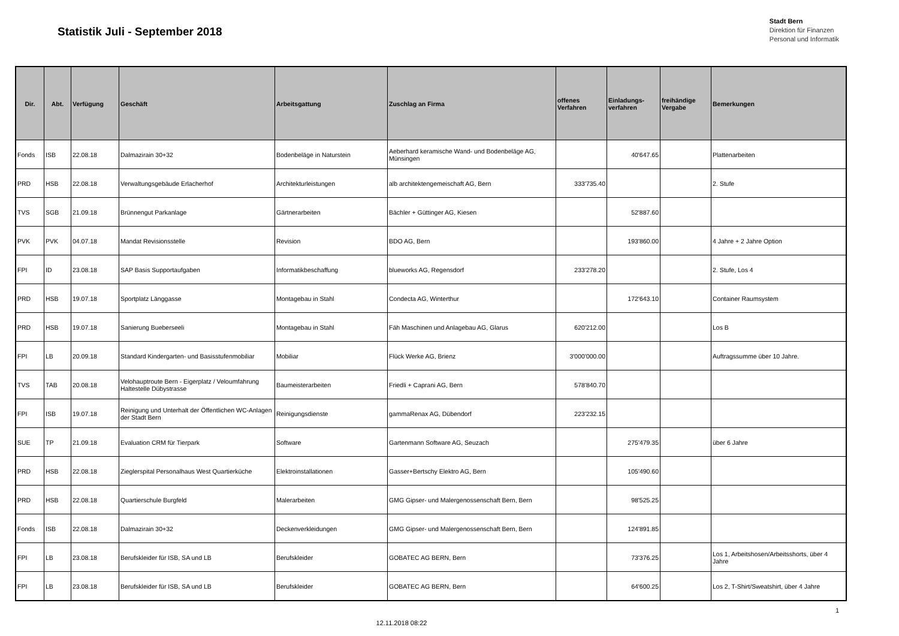Statistik Juli - September 2018
Stadt Bern
Direktion für Finanzen
Personal und Informatik
| Dir. | Abt. | Verfügung | Geschäft | Arbeitsgattung | Zuschlag an Firma | offenes Verfahren | Einladungs-verfahren | freihändige Vergabe | Bemerkungen |
| --- | --- | --- | --- | --- | --- | --- | --- | --- | --- |
| Fonds | ISB | 22.08.18 | Dalmazirain 30+32 | Bodenbeläge in Naturstein | Aeberhard keramische Wand- und Bodenbeläge AG, Münsingen | | 40'647.65 | | Plattenarbeiten |
| PRD | HSB | 22.08.18 | Verwaltungsgebäude Erlacherhof | Architekturleistungen | alb architektengemeischaft AG, Bern | 333'735.40 | | | 2. Stufe |
| TVS | SGB | 21.09.18 | Brünnengut Parkanlage | Gärtnerarbeiten | Bächler + Güttinger AG, Kiesen | | 52'887.60 | | |
| PVK | PVK | 04.07.18 | Mandat Revisionsstelle | Revision | BDO AG, Bern | | 193'860.00 | | 4 Jahre + 2 Jahre Option |
| FPI | ID | 23.08.18 | SAP Basis Supportaufgaben | Informatikbeschaffung | blueworks AG, Regensdorf | 233'278.20 | | | 2. Stufe, Los 4 |
| PRD | HSB | 19.07.18 | Sportplatz Länggasse | Montagebau in Stahl | Condecta AG, Winterthur | | 172'643.10 | | Container Raumsystem |
| PRD | HSB | 19.07.18 | Sanierung Bueberseeli | Montagebau in Stahl | Fäh Maschinen und Anlagebau AG, Glarus | 620'212.00 | | | Los B |
| FPI | LB | 20.09.18 | Standard Kindergarten- und Basisstufenmobiliar | Mobiliar | Flück Werke AG, Brienz | 3'000'000.00 | | | Auftragssumme über 10 Jahre. |
| TVS | TAB | 20.08.18 | Velohauptroute Bern - Eigerplatz / Veloumfahrung Haltestelle Dübystrasse | Baumeisterarbeiten | Friedli + Caprani AG, Bern | 578'840.70 | | | |
| FPI | ISB | 19.07.18 | Reinigung und Unterhalt der Öffentlichen WC-Anlagen der Stadt Bern | Reinigungsdienste | gammaRenax AG, Dübendorf | 223'232.15 | | | |
| SUE | TP | 21.09.18 | Evaluation CRM für Tierpark | Software | Gartenmann Software AG, Seuzach | | 275'479.35 | | über 6 Jahre |
| PRD | HSB | 22.08.18 | Zieglerspital Personalhaus West Quartierküche | Elektroinstallationen | Gasser+Bertschy Elektro AG, Bern | | 105'490.60 | | |
| PRD | HSB | 22.08.18 | Quartierschule Burgfeld | Malerarbeiten | GMG Gipser- und Malergenossenschaft Bern, Bern | | 98'525.25 | | |
| Fonds | ISB | 22.08.18 | Dalmazirain 30+32 | Deckenverkleidungen | GMG Gipser- und Malergenossenschaft Bern, Bern | | 124'891.85 | | |
| FPI | LB | 23.08.18 | Berufskleider für ISB, SA und LB | Berufskleider | GOBATEC AG BERN, Bern | | 73'376.25 | | Los 1, Arbeitshosen/Arbeitsshorts, über 4 Jahre |
| FPI | LB | 23.08.18 | Berufskleider für ISB, SA und LB | Berufskleider | GOBATEC AG BERN, Bern | | 64'600.25 | | Los 2, T-Shirt/Sweatshirt, über 4 Jahre |
1
12.11.2018 08:22